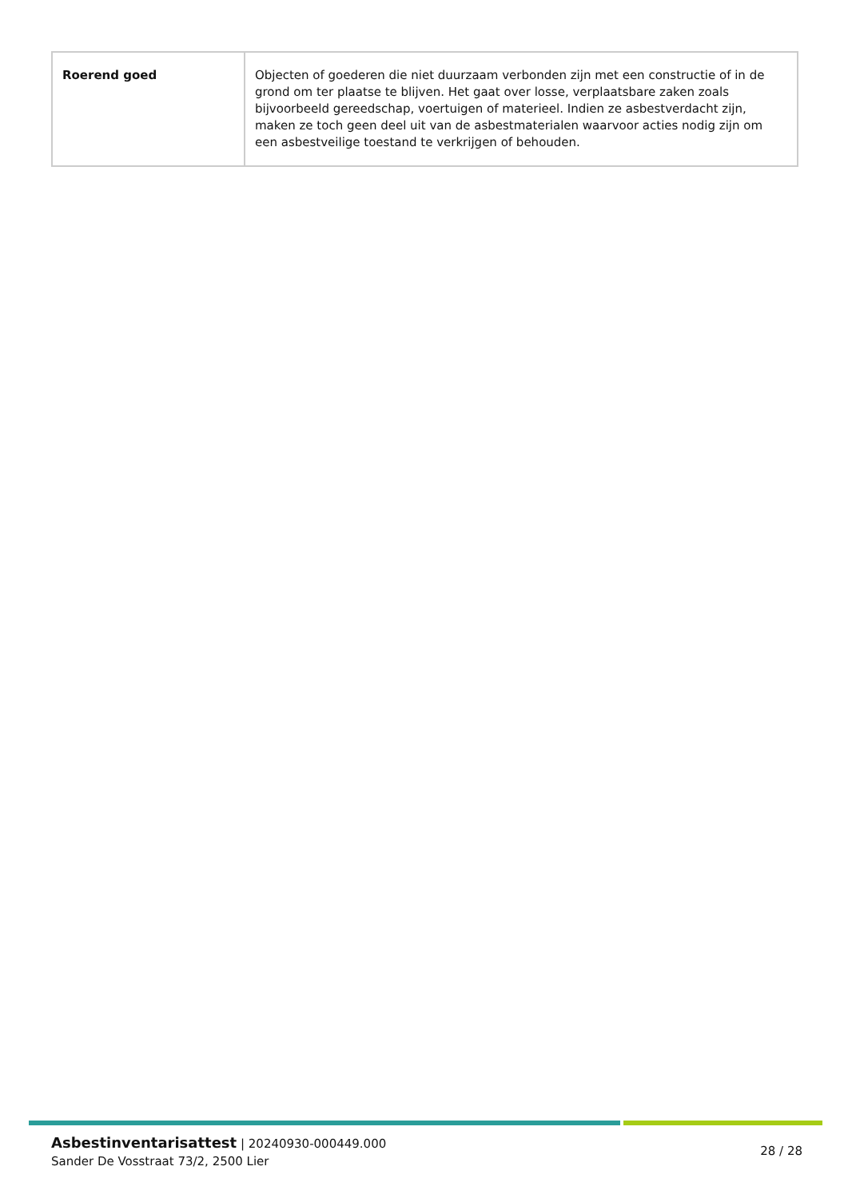| Roerend goed | Objecten of goederen die niet duurzaam verbonden zijn met een constructie of in de grond om ter plaatse te blijven. Het gaat over losse, verplaatsbare zaken zoals bijvoorbeeld gereedschap, voertuigen of materieel. Indien ze asbestverdacht zijn, maken ze toch geen deel uit van de asbestmaterialen waarvoor acties nodig zijn om een asbestveilige toestand te verkrijgen of behouden. |
Asbestinventarisattest | 20240930-000449.000
Sander De Vosstraat 73/2, 2500 Lier
28 / 28